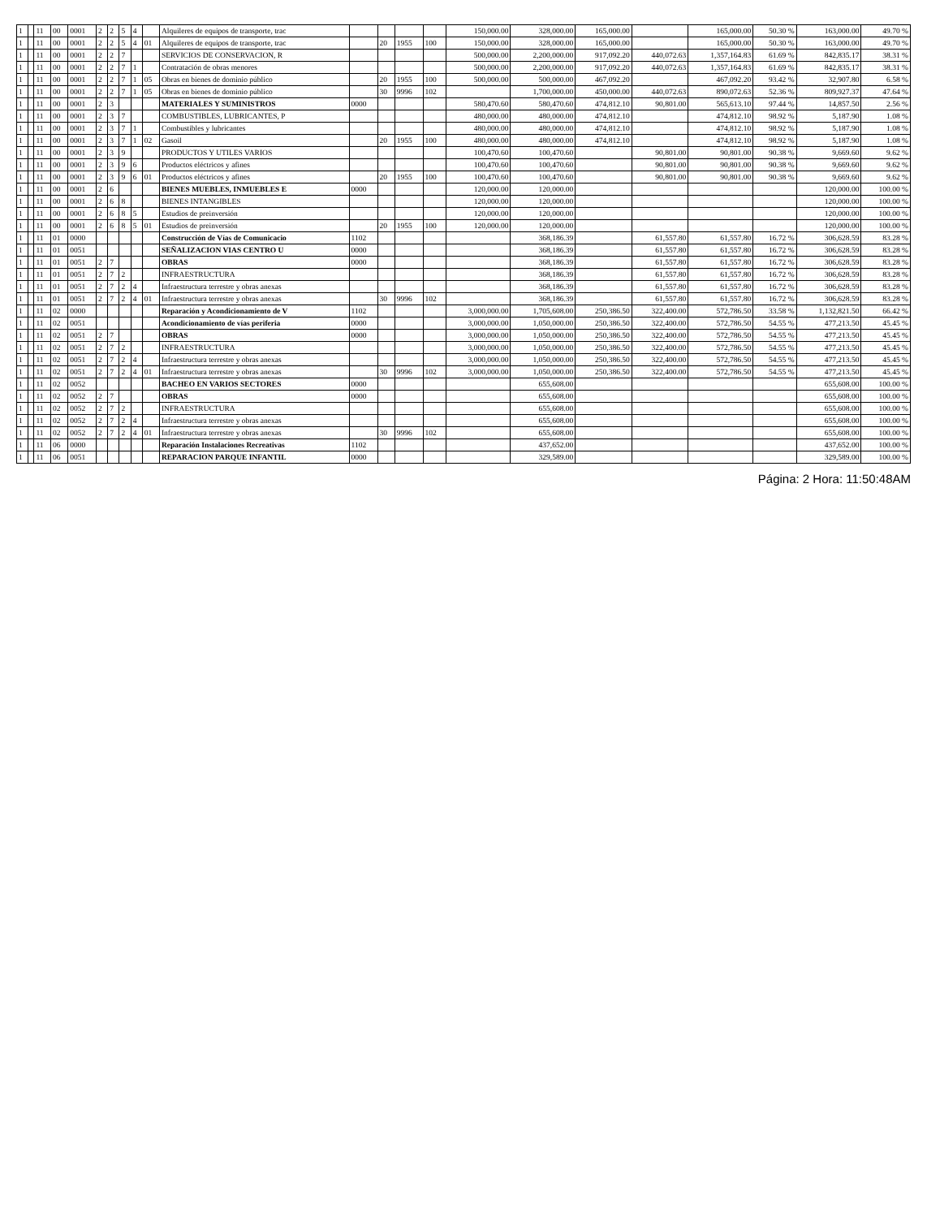| 1 | | 11 | 00 | 0001 | 2 | 2 | 5 | 4 | | Alquileres de equipos de transporte, trac | | | | | 150,000.00 | 328,000.00 | 165,000.00 | | 165,000.00 | 50.30 % | 163,000.00 | 49.70 % |
| 1 | | 11 | 00 | 0001 | 2 | 2 | 5 | 4 | 01 | Alquileres de equipos de transporte, trac | | 20 | 1955 | 100 | 150,000.00 | 328,000.00 | 165,000.00 | | 165,000.00 | 50.30 % | 163,000.00 | 49.70 % |
| 1 | | 11 | 00 | 0001 | 2 | 2 | 7 | | | SERVICIOS DE CONSERVACION, R | | | | | 500,000.00 | 2,200,000.00 | 917,092.20 | 440,072.63 | 1,357,164.83 | 61.69 % | 842,835.17 | 38.31 % |
| 1 | | 11 | 00 | 0001 | 2 | 2 | 7 | 1 | | Contratación de obras menores | | | | | 500,000.00 | 2,200,000.00 | 917,092.20 | 440,072.63 | 1,357,164.83 | 61.69 % | 842,835.17 | 38.31 % |
| 1 | | 11 | 00 | 0001 | 2 | 2 | 7 | 1 | 05 | Obras en bienes de dominio público | | 20 | 1955 | 100 | 500,000.00 | 500,000.00 | 467,092.20 | | 467,092.20 | 93.42 % | 32,907.80 | 6.58 % |
| 1 | | 11 | 00 | 0001 | 2 | 2 | 7 | 1 | 05 | Obras en bienes de dominio público | | 30 | 9996 | 102 | | 1,700,000.00 | 450,000.00 | 440,072.63 | 890,072.63 | 52.36 % | 809,927.37 | 47.64 % |
| 1 | | 11 | 00 | 0001 | 2 | 3 | | | | MATERIALES Y SUMINISTROS | 0000 | | | | 580,470.60 | 580,470.60 | 474,812.10 | 90,801.00 | 565,613.10 | 97.44 % | 14,857.50 | 2.56 % |
| 1 | | 11 | 00 | 0001 | 2 | 3 | 7 | | | COMBUSTIBLES, LUBRICANTES, P | | | | | 480,000.00 | 480,000.00 | 474,812.10 | | 474,812.10 | 98.92 % | 5,187.90 | 1.08 % |
| 1 | | 11 | 00 | 0001 | 2 | 3 | 7 | 1 | | Combustibles y lubricantes | | | | | 480,000.00 | 480,000.00 | 474,812.10 | | 474,812.10 | 98.92 % | 5,187.90 | 1.08 % |
| 1 | | 11 | 00 | 0001 | 2 | 3 | 7 | 1 | 02 | Gasoil | | 20 | 1955 | 100 | 480,000.00 | 480,000.00 | 474,812.10 | | 474,812.10 | 98.92 % | 5,187.90 | 1.08 % |
| 1 | | 11 | 00 | 0001 | 2 | 3 | 9 | | | PRODUCTOS Y UTILES VARIOS | | | | | 100,470.60 | 100,470.60 | | 90,801.00 | 90,801.00 | 90.38 % | 9,669.60 | 9.62 % |
| 1 | | 11 | 00 | 0001 | 2 | 3 | 9 | 6 | | Productos eléctricos y afines | | | | | 100,470.60 | 100,470.60 | | 90,801.00 | 90,801.00 | 90.38 % | 9,669.60 | 9.62 % |
| 1 | | 11 | 00 | 0001 | 2 | 3 | 9 | 6 | 01 | Productos eléctricos y afines | | 20 | 1955 | 100 | 100,470.60 | 100,470.60 | | 90,801.00 | 90,801.00 | 90.38 % | 9,669.60 | 9.62 % |
| 1 | | 11 | 00 | 0001 | 2 | 6 | | | | BIENES MUEBLES, INMUEBLES E | 0000 | | | | 120,000.00 | 120,000.00 | | | | | 120,000.00 | 100.00 % |
| 1 | | 11 | 00 | 0001 | 2 | 6 | 8 | | | BIENES INTANGIBLES | | | | | 120,000.00 | 120,000.00 | | | | | 120,000.00 | 100.00 % |
| 1 | | 11 | 00 | 0001 | 2 | 6 | 8 | 5 | | Estudios de preinversión | | | | | 120,000.00 | 120,000.00 | | | | | 120,000.00 | 100.00 % |
| 1 | | 11 | 00 | 0001 | 2 | 6 | 8 | 5 | 01 | Estudios de preinversión | | 20 | 1955 | 100 | 120,000.00 | 120,000.00 | | | | | 120,000.00 | 100.00 % |
| 1 | | 11 | 01 | 0000 | | | | | | Construcción de Vías de Comunicacio | 1102 | | | | | 368,186.39 | | 61,557.80 | 61,557.80 | 16.72 % | 306,628.59 | 83.28 % |
| 1 | | 11 | 01 | 0051 | | | | | | SEÑALIZACION VIAS CENTRO U | 0000 | | | | | 368,186.39 | | 61,557.80 | 61,557.80 | 16.72 % | 306,628.59 | 83.28 % |
| 1 | | 11 | 01 | 0051 | 2 | 7 | | | | OBRAS | 0000 | | | | | 368,186.39 | | 61,557.80 | 61,557.80 | 16.72 % | 306,628.59 | 83.28 % |
| 1 | | 11 | 01 | 0051 | 2 | 7 | 2 | | | INFRAESTRUCTURA | | | | | | 368,186.39 | | 61,557.80 | 61,557.80 | 16.72 % | 306,628.59 | 83.28 % |
| 1 | | 11 | 01 | 0051 | 2 | 7 | 2 | 4 | | Infraestructura terrestre y obras anexas | | | | | | 368,186.39 | | 61,557.80 | 61,557.80 | 16.72 % | 306,628.59 | 83.28 % |
| 1 | | 11 | 01 | 0051 | 2 | 7 | 2 | 4 | 01 | Infraestructura terrestre y obras anexas | | 30 | 9996 | 102 | | 368,186.39 | | 61,557.80 | 61,557.80 | 16.72 % | 306,628.59 | 83.28 % |
| 1 | | 11 | 02 | 0000 | | | | | | Reparación y Acondicionamiento de V | 1102 | | | | 3,000,000.00 | 1,705,608.00 | 250,386.50 | 322,400.00 | 572,786.50 | 33.58 % | 1,132,821.50 | 66.42 % |
| 1 | | 11 | 02 | 0051 | | | | | | Acondicionamiento de vías periferia | 0000 | | | | 3,000,000.00 | 1,050,000.00 | 250,386.50 | 322,400.00 | 572,786.50 | 54.55 % | 477,213.50 | 45.45 % |
| 1 | | 11 | 02 | 0051 | 2 | 7 | | | | OBRAS | 0000 | | | | 3,000,000.00 | 1,050,000.00 | 250,386.50 | 322,400.00 | 572,786.50 | 54.55 % | 477,213.50 | 45.45 % |
| 1 | | 11 | 02 | 0051 | 2 | 7 | 2 | | | INFRAESTRUCTURA | | | | | 3,000,000.00 | 1,050,000.00 | 250,386.50 | 322,400.00 | 572,786.50 | 54.55 % | 477,213.50 | 45.45 % |
| 1 | | 11 | 02 | 0051 | 2 | 7 | 2 | 4 | | Infraestructura terrestre y obras anexas | | | | | 3,000,000.00 | 1,050,000.00 | 250,386.50 | 322,400.00 | 572,786.50 | 54.55 % | 477,213.50 | 45.45 % |
| 1 | | 11 | 02 | 0051 | 2 | 7 | 2 | 4 | 01 | Infraestructura terrestre y obras anexas | | 30 | 9996 | 102 | 3,000,000.00 | 1,050,000.00 | 250,386.50 | 322,400.00 | 572,786.50 | 54.55 % | 477,213.50 | 45.45 % |
| 1 | | 11 | 02 | 0052 | | | | | | BACHEO EN VARIOS SECTORES | 0000 | | | | | 655,608.00 | | | | | 655,608.00 | 100.00 % |
| 1 | | 11 | 02 | 0052 | 2 | 7 | | | | OBRAS | 0000 | | | | | 655,608.00 | | | | | 655,608.00 | 100.00 % |
| 1 | | 11 | 02 | 0052 | 2 | 7 | 2 | | | INFRAESTRUCTURA | | | | | | 655,608.00 | | | | | 655,608.00 | 100.00 % |
| 1 | | 11 | 02 | 0052 | 2 | 7 | 2 | 4 | | Infraestructura terrestre y obras anexas | | | | | | 655,608.00 | | | | | 655,608.00 | 100.00 % |
| 1 | | 11 | 02 | 0052 | 2 | 7 | 2 | 4 | 01 | Infraestructura terrestre y obras anexas | | 30 | 9996 | 102 | | 655,608.00 | | | | | 655,608.00 | 100.00 % |
| 1 | | 11 | 06 | 0000 | | | | | | Reparación Instalaciones Recreativas | 1102 | | | | | 437,652.00 | | | | | 437,652.00 | 100.00 % |
| 1 | | 11 | 06 | 0051 | | | | | | REPARACION PARQUE INFANTIL | 0000 | | | | | 329,589.00 | | | | | 329,589.00 | 100.00 % |
Página: 2 Hora: 11:50:48AM